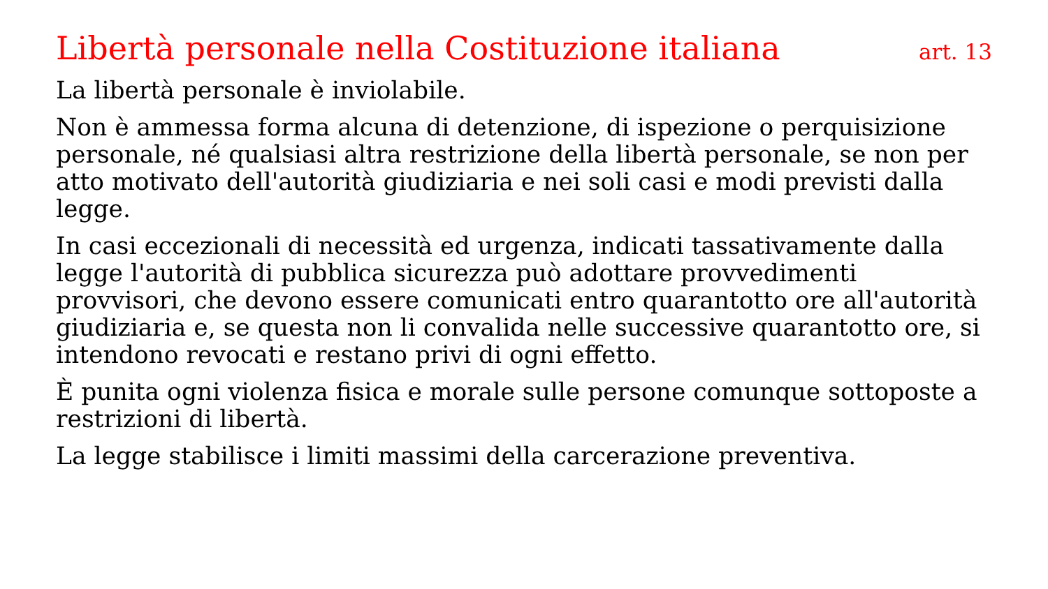Libertà personale nella Costituzione italiana art. 13
La libertà personale è inviolabile.
Non è ammessa forma alcuna di detenzione, di ispezione o perquisizione personale, né qualsiasi altra restrizione della libertà personale, se non per atto motivato dell'autorità giudiziaria e nei soli casi e modi previsti dalla legge.
In casi eccezionali di necessità ed urgenza, indicati tassativamente dalla legge l'autorità di pubblica sicurezza può adottare provvedimenti provvisori, che devono essere comunicati entro quarantotto ore all'autorità giudiziaria e, se questa non li convalida nelle successive quarantotto ore, si intendono revocati e restano privi di ogni effetto.
È punita ogni violenza fisica e morale sulle persone comunque sottoposte a restrizioni di libertà.
La legge stabilisce i limiti massimi della carcerazione preventiva.